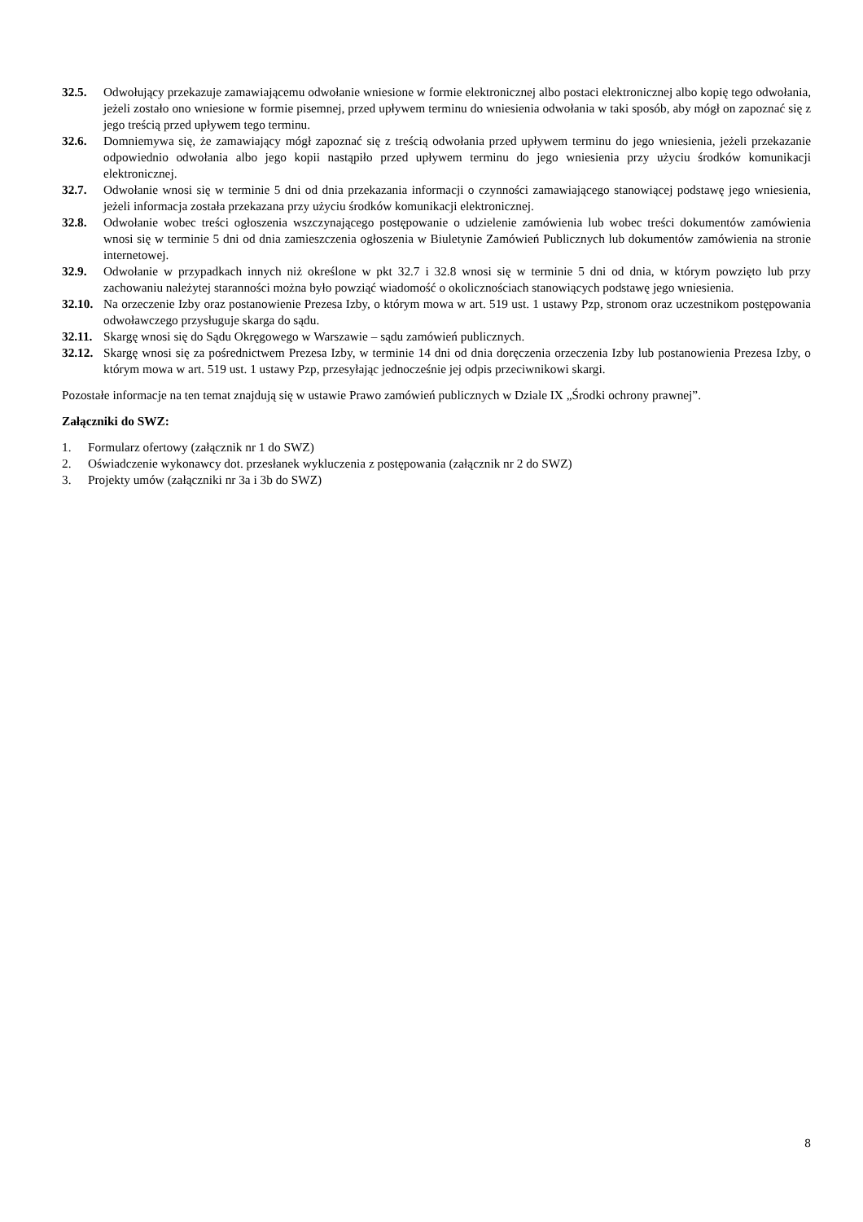32.5. Odwołujący przekazuje zamawiającemu odwołanie wniesione w formie elektronicznej albo postaci elektronicznej albo kopię tego odwołania, jeżeli zostało ono wniesione w formie pisemnej, przed upływem terminu do wniesienia odwołania w taki sposób, aby mógł on zapoznać się z jego treścią przed upływem tego terminu.
32.6. Domniemywa się, że zamawiający mógł zapoznać się z treścią odwołania przed upływem terminu do jego wniesienia, jeżeli przekazanie odpowiednio odwołania albo jego kopii nastąpiło przed upływem terminu do jego wniesienia przy użyciu środków komunikacji elektronicznej.
32.7. Odwołanie wnosi się w terminie 5 dni od dnia przekazania informacji o czynności zamawiającego stanowiącej podstawę jego wniesienia, jeżeli informacja została przekazana przy użyciu środków komunikacji elektronicznej.
32.8. Odwołanie wobec treści ogłoszenia wszczynającego postępowanie o udzielenie zamówienia lub wobec treści dokumentów zamówienia wnosi się w terminie 5 dni od dnia zamieszczenia ogłoszenia w Biuletynie Zamówień Publicznych lub dokumentów zamówienia na stronie internetowej.
32.9. Odwołanie w przypadkach innych niż określone w pkt 32.7 i 32.8 wnosi się w terminie 5 dni od dnia, w którym powzięto lub przy zachowaniu należytej staranności można było powziąć wiadomość o okolicznościach stanowiących podstawę jego wniesienia.
32.10.
Na orzeczenie Izby oraz postanowienie Prezesa Izby, o którym mowa w art. 519 ust. 1 ustawy Pzp, stronom oraz uczestnikom postępowania odwoławczego przysługuje skarga do sądu.
32.11.
Skargę wnosi się do Sądu Okręgowego w Warszawie – sądu zamówień publicznych.
32.12.
Skargę wnosi się za pośrednictwem Prezesa Izby, w terminie 14 dni od dnia doręczenia orzeczenia Izby lub postanowienia Prezesa Izby, o którym mowa w art. 519 ust. 1 ustawy Pzp, przesyłając jednocześnie jej odpis przeciwnikowi skargi.
Pozostałe informacje na ten temat znajdują się w ustawie Prawo zamówień publicznych w Dziale IX „Środki ochrony prawnej”.
Załączniki do SWZ:
1. Formularz ofertowy (załącznik nr 1 do SWZ)
2. Oświadczenie wykonawcy dot. przesłanek wykluczenia z postępowania (załącznik nr 2 do SWZ)
3. Projekty umów (załączniki nr 3a i 3b do SWZ)
8